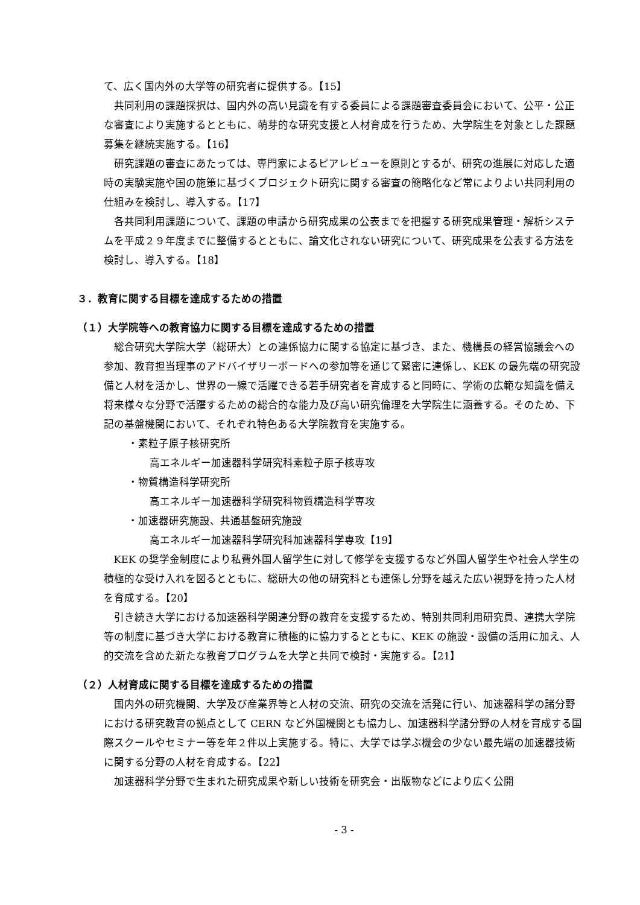て、広く国内外の大学等の研究者に提供する。【15】
共同利用の課題採択は、国内外の高い見識を有する委員による課題審査委員会において、公平・公正な審査により実施するとともに、萌芽的な研究支援と人材育成を行うため、大学院生を対象とした課題募集を継続実施する。【16】
研究課題の審査にあたっては、専門家によるピアレビューを原則とするが、研究の進展に対応した適時の実験実施や国の施策に基づくプロジェクト研究に関する審査の簡略化など常によりよい共同利用の仕組みを検討し、導入する。【17】
各共同利用課題について、課題の申請から研究成果の公表までを把握する研究成果管理・解析システムを平成２９年度までに整備するとともに、論文化されない研究について、研究成果を公表する方法を検討し、導入する。【18】
３．教育に関する目標を達成するための措置
（１）大学院等への教育協力に関する目標を達成するための措置
総合研究大学院大学（総研大）との連係協力に関する協定に基づき、また、機構長の経営協議会への参加、教育担当理事のアドバイザリーボードへの参加等を通じて緊密に連係し、KEK の最先端の研究設備と人材を活かし、世界の一線で活躍できる若手研究者を育成すると同時に、学術の広範な知識を備え将来様々な分野で活躍するための総合的な能力及び高い研究倫理を大学院生に涵養する。そのため、下記の基盤機関において、それぞれ特色ある大学院教育を実施する。
・素粒子原子核研究所
高エネルギー加速器科学研究科素粒子原子核専攻
・物質構造科学研究所
高エネルギー加速器科学研究科物質構造科学専攻
・加速器研究施設、共通基盤研究施設
高エネルギー加速器科学研究科加速器科学専攻【19】
KEK の奨学金制度により私費外国人留学生に対して修学を支援するなど外国人留学生や社会人学生の積極的な受け入れを図るとともに、総研大の他の研究科とも連係し分野を越えた広い視野を持った人材を育成する。【20】
引き続き大学における加速器科学関連分野の教育を支援するため、特別共同利用研究員、連携大学院等の制度に基づき大学における教育に積極的に協力するとともに、KEK の施設・設備の活用に加え、人的交流を含めた新たな教育プログラムを大学と共同で検討・実施する。【21】
（２）人材育成に関する目標を達成するための措置
国内外の研究機関、大学及び産業界等と人材の交流、研究の交流を活発に行い、加速器科学の諸分野における研究教育の拠点として CERN など外国機関とも協力し、加速器科学諸分野の人材を育成する国際スクールやセミナー等を年２件以上実施する。特に、大学では学ぶ機会の少ない最先端の加速器技術に関する分野の人材を育成する。【22】
加速器科学分野で生まれた研究成果や新しい技術を研究会・出版物などにより広く公開
- 3 -